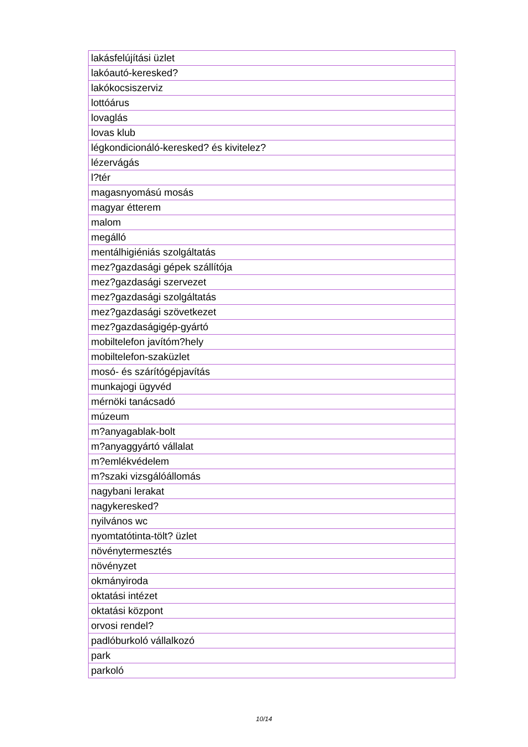| lakásfelújítási üzlet |
| lakóautó-keresked? |
| lakókocsiszerviz |
| lottóárus |
| lovaglás |
| lovas klub |
| légkondicionáló-keresked? és kivitelez? |
| lézervágás |
| l?tér |
| magasnyomású mosás |
| magyar étterem |
| malom |
| megálló |
| mentálhigiéniás szolgáltatás |
| mez?gazdasági gépek szállítója |
| mez?gazdasági szervezet |
| mez?gazdasági szolgáltatás |
| mez?gazdasági szövetkezet |
| mez?gazdaságigép-gyártó |
| mobiltelefon javítóm?hely |
| mobiltelefon-szaküzlet |
| mosó- és szárítógépjavítás |
| munkajogi ügyvéd |
| mérnöki tanácsadó |
| múzeum |
| m?anyagablak-bolt |
| m?anyaggyártó vállalat |
| m?emlékvédelem |
| m?szaki vizsgálóállomás |
| nagybani lerakat |
| nagykeresked? |
| nyilvános wc |
| nyomtatótinta-tölt? üzlet |
| növénytermesztés |
| növényzet |
| okmányiroda |
| oktatási intézet |
| oktatási központ |
| orvosi rendel? |
| padlóburkoló vállalkozó |
| park |
| parkoló |
10/14